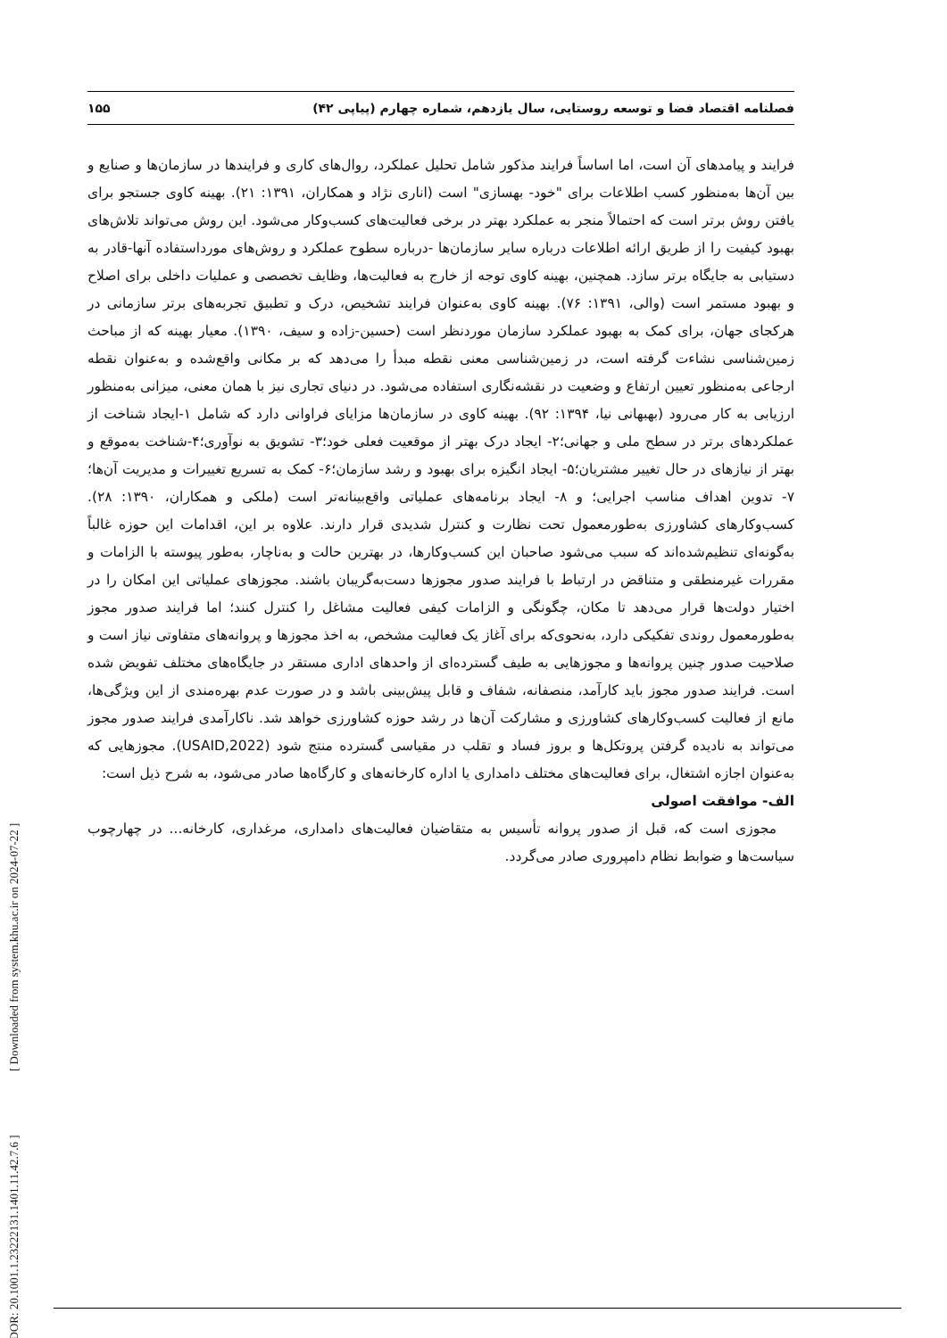فصلنامه اقتصاد فضا و توسعه روستایی، سال یازدهم، شماره چهارم (پیاپی ۴۲) ۱۵۵
فرایند و پیامدهای آن است، اما اساساً فرایند مذکور شامل تحلیل عملکرد، روال‌های کاری و فرایندها در سازمان‌ها و صنایع و بین آن‌ها به‌منظور کسب اطلاعات برای "خود- بهسازی" است (اناری نژاد و همکاران، ۱۳۹۱: ۲۱). بهینه کاوی جستجو برای یافتن روش برتر است که احتمالاً منجر به عملکرد بهتر در برخی فعالیت‌های کسب‌وکار می‌شود. این روش می‌تواند تلاش‌های بهبود کیفیت را از طریق ارائه اطلاعات درباره سایر سازمان‌ها -درباره سطوح عملکرد و روش‌های مورداستفاده آنها-قادر به دستیابی به جایگاه برتر سازد. همچنین، بهینه کاوی توجه از خارج به فعالیت‌ها، وظایف تخصصی و عملیات داخلی برای اصلاح و بهبود مستمر است (والی، ۱۳۹۱: ۷۶). بهینه کاوی به‌عنوان فرایند تشخیص، درک و تطبیق تجربه‌های برتر سازمانی در هرکجای جهان، برای کمک به بهبود عملکرد سازمان موردنظر است (حسین-زاده و سیف، ۱۳۹۰). معیار بهینه که از مباحث زمین‌شناسی نشاءت گرفته است، در زمین‌شناسی معنی نقطه مبدأ را می‌دهد که بر مکانی واقع‌شده و به‌عنوان نقطه ارجاعی به‌منظور تعیین ارتفاع و وضعیت در نقشه‌نگاری استفاده می‌شود. در دنیای تجاری نیز با همان معنی، میزانی به‌منظور ارزیابی به کار می‌رود (بهبهانی نیا، ۱۳۹۴: ۹۲). بهینه کاوی در سازمان‌ها مزایای فراوانی دارد که شامل ۱-ایجاد شناخت از عملکردهای برتر در سطح ملی و جهانی؛۲- ایجاد درک بهتر از موقعیت فعلی خود؛۳- تشویق به نوآوری؛۴-شناخت به‌موقع و بهتر از نیازهای در حال تغییر مشتریان؛۵- ایجاد انگیزه برای بهبود و رشد سازمان؛۶- کمک به تسریع تغییرات و مدیریت آن‌ها؛۷- تدوین اهداف مناسب اجرایی؛ و ۸- ایجاد برنامه‌های عملیاتی واقع‌بینانه‌تر است (ملکی و همکاران، ۱۳۹۰: ۲۸). کسب‌وکارهای کشاورزی به‌طورمعمول تحت نظارت و کنترل شدیدی قرار دارند. علاوه بر این، اقدامات این حوزه غالباً به‌گونه‌ای تنظیم‌شده‌اند که سبب می‌شود صاحبان این کسب‌وکارها، در بهترین حالت و به‌ناچار، به‌طور پیوسته با الزامات و مقررات غیرمنطقی و متناقض در ارتباط با فرایند صدور مجوزها دست‌به‌گریبان باشند. مجوزهای عملیاتی این امکان را در اختیار دولت‌ها قرار می‌دهد تا مکان، چگونگی و الزامات کیفی فعالیت مشاغل را کنترل کنند؛ اما فرایند صدور مجوز به‌طورمعمول روندی تفکیکی دارد، به‌نحوی‌که برای آغاز یک فعالیت مشخص، به اخذ مجوزها و پروانه‌های متفاوتی نیاز است و صلاحیت صدور چنین پروانه‌ها و مجوزهایی به طیف گسترده‌ای از واحدهای اداری مستقر در جایگاه‌های مختلف تفویض شده است. فرایند صدور مجوز باید کارآمد، منصفانه، شفاف و قابل پیش‌بینی باشد و در صورت عدم بهره‌مندی از این ویژگی‌ها، مانع از فعالیت کسب‌وکارهای کشاورزی و مشارکت آن‌ها در رشد حوزه کشاورزی خواهد شد. ناکارآمدی فرایند صدور مجوز می‌تواند به نادیده گرفتن پروتکل‌ها و بروز فساد و تقلب در مقیاسی گسترده منتج شود (USAID,2022). مجوزهایی که به‌عنوان اجازه اشتغال، برای فعالیت‌های مختلف دامداری یا اداره کارخانه‌های و کارگاه‌ها صادر می‌شود، به شرح ذیل است:
الف- موافقت اصولی
مجوزی است که، قبل از صدور پروانه تأسیس به متقاضیان فعالیت‌های دامداری، مرغداری، کارخانه... در چهارچوب سیاست‌ها و ضوابط نظام دامپروری صادر می‌گردد.
[ DOR: 20.1001.1.23222131.1401.11.42.7.6 ] [ Downloaded from system.khu.ac.ir on 2024-07-22 ]